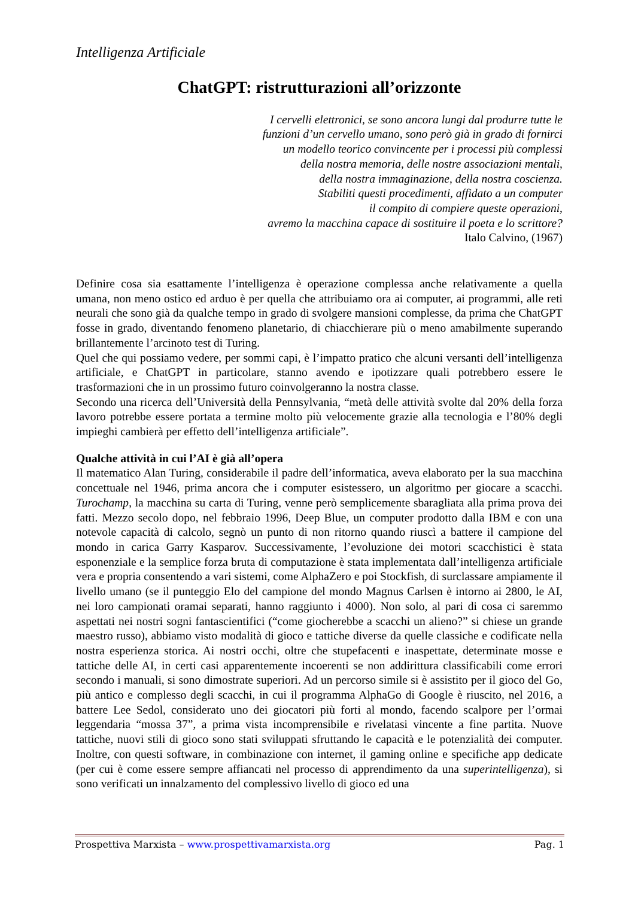Intelligenza Artificiale
ChatGPT: ristrutturazioni all’orizzonte
I cervelli elettronici, se sono ancora lungi dal produrre tutte le
funzioni d’un cervello umano, sono però già in grado di fornirci
un modello teorico convincente per i processi più complessi
della nostra memoria, delle nostre associazioni mentali,
della nostra immaginazione, della nostra coscienza.
Stabiliti questi procedimenti, affidato a un computer
il compito di compiere queste operazioni,
avremo la macchina capace di sostituire il poeta e lo scrittore?
Italo Calvino, (1967)
Definire cosa sia esattamente l’intelligenza è operazione complessa anche relativamente a quella umana, non meno ostico ed arduo è per quella che attribuiamo ora ai computer, ai programmi, alle reti neurali che sono già da qualche tempo in grado di svolgere mansioni complesse, da prima che ChatGPT fosse in grado, diventando fenomeno planetario, di chiacchierare più o meno amabilmente superando brillantemente l’arcinoto test di Turing.
Quel che qui possiamo vedere, per sommi capi, è l’impatto pratico che alcuni versanti dell’intelligenza artificiale, e ChatGPT in particolare, stanno avendo e ipotizzare quali potrebbero essere le trasformazioni che in un prossimo futuro coinvolgeranno la nostra classe.
Secondo una ricerca dell’Università della Pennsylvania, “metà delle attività svolte dal 20% della forza lavoro potrebbe essere portata a termine molto più velocemente grazie alla tecnologia e l’80% degli impieghi cambierà per effetto dell’intelligenza artificiale”.
Qualche attività in cui l’AI è già all’opera
Il matematico Alan Turing, considerabile il padre dell’informatica, aveva elaborato per la sua macchina concettuale nel 1946, prima ancora che i computer esistessero, un algoritmo per giocare a scacchi. Turochamp, la macchina su carta di Turing, venne però semplicemente sbaragliata alla prima prova dei fatti. Mezzo secolo dopo, nel febbraio 1996, Deep Blue, un computer prodotto dalla IBM e con una notevole capacità di calcolo, segnò un punto di non ritorno quando riuscì a battere il campione del mondo in carica Garry Kasparov. Successivamente, l’evoluzione dei motori scacchistici è stata esponenziale e la semplice forza bruta di computazione è stata implementata dall’intelligenza artificiale vera e propria consentendo a vari sistemi, come AlphaZero e poi Stockfish, di surclassare ampiamente il livello umano (se il punteggio Elo del campione del mondo Magnus Carlsen è intorno ai 2800, le AI, nei loro campionati oramai separati, hanno raggiunto i 4000). Non solo, al pari di cosa ci saremmo aspettati nei nostri sogni fantascientifici (“come giocherebbe a scacchi un alieno?” si chiese un grande maestro russo), abbiamo visto modalità di gioco e tattiche diverse da quelle classiche e codificate nella nostra esperienza storica. Ai nostri occhi, oltre che stupefacenti e inaspettate, determinate mosse e tattiche delle AI, in certi casi apparentemente incoerenti se non addirittura classificabili come errori secondo i manuali, si sono dimostrate superiori. Ad un percorso simile si è assistito per il gioco del Go, più antico e complesso degli scacchi, in cui il programma AlphaGo di Google è riuscito, nel 2016, a battere Lee Sedol, considerato uno dei giocatori più forti al mondo, facendo scalpore per l’ormai leggendaria “mossa 37”, a prima vista incomprensibile e rivelatasi vincente a fine partita. Nuove tattiche, nuovi stili di gioco sono stati sviluppati sfruttando le capacità e le potenzialità dei computer. Inoltre, con questi software, in combinazione con internet, il gaming online e specifiche app dedicate (per cui è come essere sempre affiancati nel processo di apprendimento da una superintelligenza), si sono verificati un innalzamento del complessivo livello di gioco ed una
Prospettiva Marxista – www.prospettivamarxista.org Pag. 1